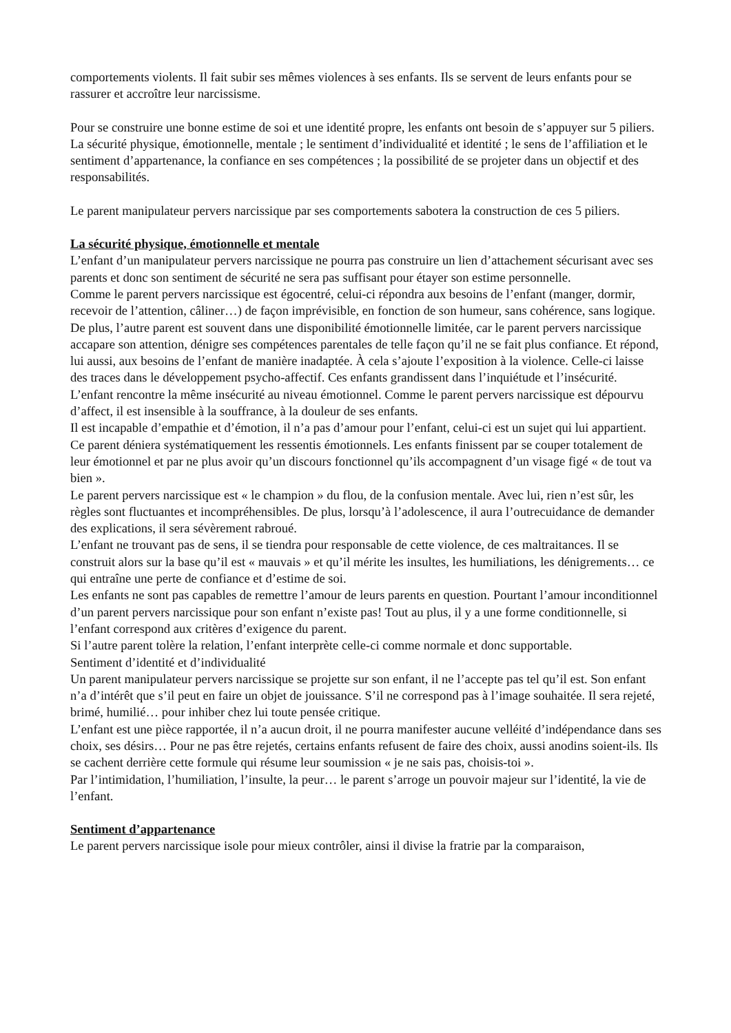comportements violents. Il fait subir ses mêmes violences à ses enfants. Ils se servent de leurs enfants pour se rassurer et accroître leur narcissisme.
Pour se construire une bonne estime de soi et une identité propre, les enfants ont besoin de s’appuyer sur 5 piliers. La sécurité physique, émotionnelle, mentale ; le sentiment d’individualité et identité ; le sens de l’affiliation et le sentiment d’appartenance, la confiance en ses compétences ; la possibilité de se projeter dans un objectif et des responsabilités.
Le parent manipulateur pervers narcissique par ses comportements sabotera la construction de ces 5 piliers.
La sécurité physique, émotionnelle et mentale
L’enfant d’un manipulateur pervers narcissique ne pourra pas construire un lien d’attachement sécurisant avec ses parents et donc son sentiment de sécurité ne sera pas suffisant pour étayer son estime personnelle.
Comme le parent pervers narcissique est égocentré, celui-ci répondra aux besoins de l’enfant (manger, dormir, recevoir de l’attention, câliner…) de façon imprévisible, en fonction de son humeur, sans cohérence, sans logique. De plus, l’autre parent est souvent dans une disponibilité émotionnelle limitée, car le parent pervers narcissique accapare son attention, dénigre ses compétences parentales de telle façon qu’il ne se fait plus confiance. Et répond, lui aussi, aux besoins de l’enfant de manière inadaptée. À cela s’ajoute l’exposition à la violence. Celle-ci laisse des traces dans le développement psycho-affectif. Ces enfants grandissent dans l’inquiétude et l’insécurité.
L’enfant rencontre la même insécurité au niveau émotionnel. Comme le parent pervers narcissique est dépourvu d’affect, il est insensible à la souffrance, à la douleur de ses enfants.
Il est incapable d’empathie et d’émotion, il n’a pas d’amour pour l’enfant, celui-ci est un sujet qui lui appartient. Ce parent déniera systématiquement les ressentis émotionnels. Les enfants finissent par se couper totalement de leur émotionnel et par ne plus avoir qu’un discours fonctionnel qu’ils accompagnent d’un visage figé « de tout va bien ».
Le parent pervers narcissique est « le champion » du flou, de la confusion mentale. Avec lui, rien n’est sûr, les règles sont fluctuantes et incompréhensibles. De plus, lorsqu’à l’adolescence, il aura l’outrecuidance de demander des explications, il sera sévèrement rabroué.
L’enfant ne trouvant pas de sens, il se tiendra pour responsable de cette violence, de ces maltraitances. Il se construit alors sur la base qu’il est « mauvais » et qu’il mérite les insultes, les humiliations, les dénigrements… ce qui entraîne une perte de confiance et d’estime de soi.
Les enfants ne sont pas capables de remettre l’amour de leurs parents en question. Pourtant l’amour inconditionnel d’un parent pervers narcissique pour son enfant n’existe pas! Tout au plus, il y a une forme conditionnelle, si l’enfant correspond aux critères d’exigence du parent.
Si l’autre parent tolère la relation, l’enfant interprète celle-ci comme normale et donc supportable.
Sentiment d’identité et d’individualité
Un parent manipulateur pervers narcissique se projette sur son enfant, il ne l’accepte pas tel qu’il est. Son enfant n’a d’intérêt que s’il peut en faire un objet de jouissance. S’il ne correspond pas à l’image souhaitée. Il sera rejeté, brimé, humilié… pour inhiber chez lui toute pensée critique.
L’enfant est une pièce rapportée, il n’a aucun droit, il ne pourra manifester aucune velléité d’indépendance dans ses choix, ses désirs… Pour ne pas être rejetés, certains enfants refusent de faire des choix, aussi anodins soient-ils. Ils se cachent derrière cette formule qui résume leur soumission « je ne sais pas, choisis-toi ».
Par l’intimidation, l’humiliation, l’insulte, la peur… le parent s’arroge un pouvoir majeur sur l’identité, la vie de l’enfant.
Sentiment d’appartenance
Le parent pervers narcissique isole pour mieux contrôler, ainsi il divise la fratrie par la comparaison,